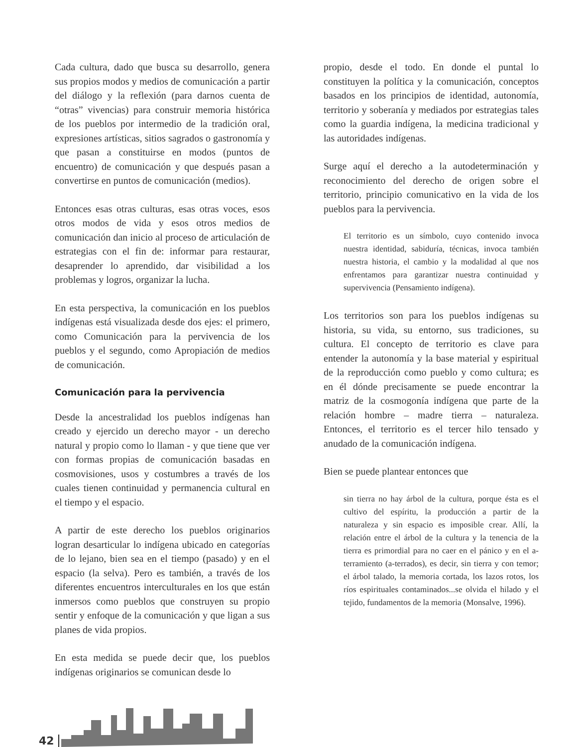Cada cultura, dado que busca su desarrollo, genera sus propios modos y medios de comunicación a partir del diálogo y la reflexión (para darnos cuenta de “otras” vivencias) para construir memoria histórica de los pueblos por intermedio de la tradición oral, expresiones artísticas, sitios sagrados o gastronomía y que pasan a constituirse en modos (puntos de encuentro) de comunicación y que después pasan a convertirse en puntos de comunicación (medios).
Entonces esas otras culturas, esas otras voces, esos otros modos de vida y esos otros medios de comunicación dan inicio al proceso de articulación de estrategias con el fin de: informar para restaurar, desaprender lo aprendido, dar visibilidad a los problemas y logros, organizar la lucha.
En esta perspectiva, la comunicación en los pueblos indígenas está visualizada desde dos ejes: el primero, como Comunicación para la pervivencia de los pueblos y el segundo, como Apropiación de medios de comunicación.
Comunicación para la pervivencia
Desde la ancestralidad los pueblos indígenas han creado y ejercido un derecho mayor - un derecho natural y propio como lo llaman - y que tiene que ver con formas propias de comunicación basadas en cosmovisiones, usos y costumbres a través de los cuales tienen continuidad y permanencia cultural en el tiempo y el espacio.
A partir de este derecho los pueblos originarios logran desarticular lo indígena ubicado en categorías de lo lejano, bien sea en el tiempo (pasado) y en el espacio (la selva). Pero es también, a través de los diferentes encuentros interculturales en los que están inmersos como pueblos que construyen su propio sentir y enfoque de la comunicación y que ligan a sus planes de vida propios.
En esta medida se puede decir que, los pueblos indígenas originarios se comunican desde lo
propio, desde el todo. En donde el puntal lo constituyen la política y la comunicación, conceptos basados en los principios de identidad, autonomía, territorio y soberanía y mediados por estrategias tales como la guardia indígena, la medicina tradicional y las autoridades indígenas.
Surge aquí el derecho a la autodeterminación y reconocimiento del derecho de origen sobre el territorio, principio comunicativo en la vida de los pueblos para la pervivencia.
El territorio es un símbolo, cuyo contenido invoca nuestra identidad, sabiduría, técnicas, invoca también nuestra historia, el cambio y la modalidad al que nos enfrentamos para garantizar nuestra continuidad y supervivencia (Pensamiento indígena).
Los territorios son para los pueblos indígenas su historia, su vida, su entorno, sus tradiciones, su cultura. El concepto de territorio es clave para entender la autonomía y la base material y espiritual de la reproducción como pueblo y como cultura; es en él dónde precisamente se puede encontrar la matriz de la cosmogonía indígena que parte de la relación hombre – madre tierra – naturaleza. Entonces, el territorio es el tercer hilo tensado y anudado de la comunicación indígena.
Bien se puede plantear entonces que
sin tierra no hay árbol de la cultura, porque ésta es el cultivo del espíritu, la producción a partir de la naturaleza y sin espacio es imposible crear. Allí, la relación entre el árbol de la cultura y la tenencia de la tierra es primordial para no caer en el pánico y en el a-terramiento (a-terrados), es decir, sin tierra y con temor; el árbol talado, la memoria cortada, los lazos rotos, los ríos espirituales contaminados...se olvida el hilado y el tejido, fundamentos de la memoria (Monsalve, 1996).
42